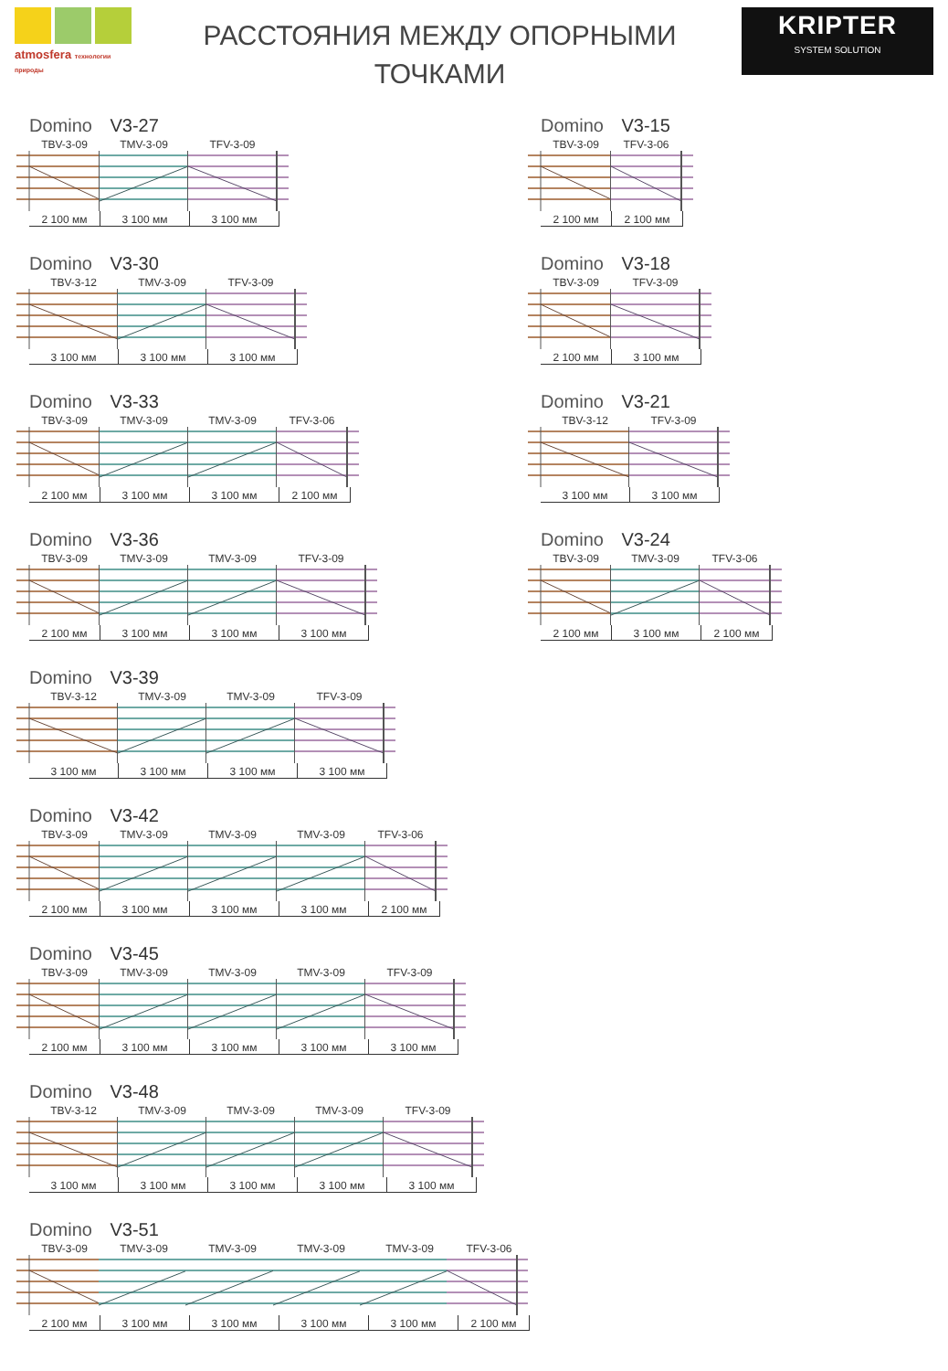atmosfera технологии природы
РАССТОЯНИЯ МЕЖДУ ОПОРНЫМИ
ТОЧКАМИ
KRIPTER
SYSTEM SOLUTION
Domino V3-27
TBV-3-09 TMV-3-09 TFV-3-09
2 100 мм 3 100 мм 3 100 мм
Domino V3-30
TBV-3-12 TMV-3-09 TFV-3-09
3 100 мм 3 100 мм 3 100 мм
Domino V3-33
TBV-3-09 TMV-3-09 TMV-3-09 TFV-3-06
2 100 мм 3 100 мм 3 100 мм 2 100 мм
Domino V3-36
TBV-3-09 TMV-3-09 TMV-3-09 TFV-3-09
2 100 мм 3 100 мм 3 100 мм 3 100 мм
Domino V3-39
TBV-3-12 TMV-3-09 TMV-3-09 TFV-3-09
3 100 мм 3 100 мм 3 100 мм 3 100 мм
Domino V3-42
TBV-3-09 TMV-3-09 TMV-3-09 TMV-3-09 TFV-3-06
2 100 мм 3 100 мм 3 100 мм 3 100 мм 2 100 мм
Domino V3-45
TBV-3-09 TMV-3-09 TMV-3-09 TMV-3-09 TFV-3-09
2 100 мм 3 100 мм 3 100 мм 3 100 мм 3 100 мм
Domino V3-48
TBV-3-12 TMV-3-09 TMV-3-09 TMV-3-09 TFV-3-09
3 100 мм 3 100 мм 3 100 мм 3 100 мм 3 100 мм
Domino V3-51
TBV-3-09 TMV-3-09 TMV-3-09 TMV-3-09 TMV-3-09 TFV-3-06
2 100 мм 3 100 мм 3 100 мм 3 100 мм 3 100 мм 2 100 мм
Domino V3-15
TBV-3-09 TFV-3-06
2 100 мм 2 100 мм
Domino V3-18
TBV-3-09 TFV-3-09
2 100 мм 3 100 мм
Domino V3-21
TBV-3-12 TFV-3-09
3 100 мм 3 100 мм
Domino V3-24
TBV-3-09 TMV-3-09 TFV-3-06
2 100 мм 3 100 мм 2 100 мм